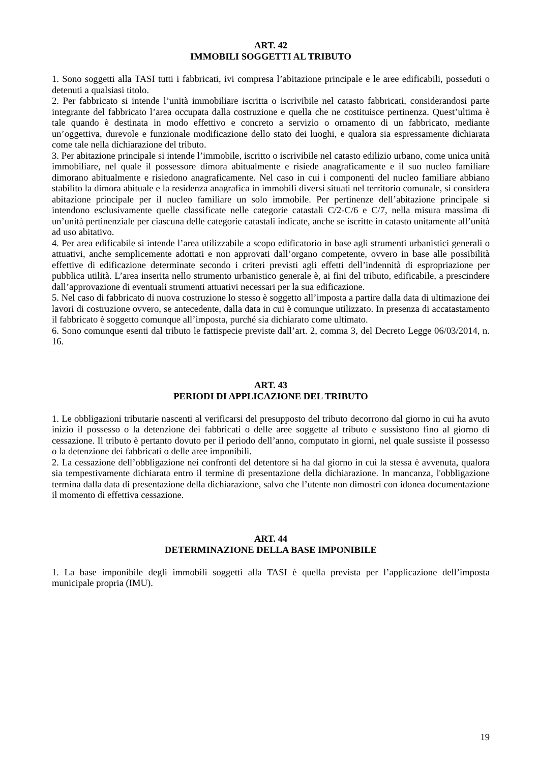ART. 42
IMMOBILI SOGGETTI AL TRIBUTO
1. Sono soggetti alla TASI tutti i fabbricati, ivi compresa l’abitazione principale e le aree edificabili, posseduti o detenuti a qualsiasi titolo.
2. Per fabbricato si intende l’unità immobiliare iscritta o iscrivibile nel catasto fabbricati, considerandosi parte integrante del fabbricato l’area occupata dalla costruzione e quella che ne costituisce pertinenza. Quest’ultima è tale quando è destinata in modo effettivo e concreto a servizio o ornamento di un fabbricato, mediante un’oggettiva, durevole e funzionale modificazione dello stato dei luoghi, e qualora sia espressamente dichiarata come tale nella dichiarazione del tributo.
3. Per abitazione principale si intende l’immobile, iscritto o iscrivibile nel catasto edilizio urbano, come unica unità immobiliare, nel quale il possessore dimora abitualmente e risiede anagraficamente e il suo nucleo familiare dimorano abitualmente e risiedono anagraficamente. Nel caso in cui i componenti del nucleo familiare abbiano stabilito la dimora abituale e la residenza anagrafica in immobili diversi situati nel territorio comunale, si considera abitazione principale per il nucleo familiare un solo immobile. Per pertinenze dell’abitazione principale si intendono esclusivamente quelle classificate nelle categorie catastali C/2-C/6 e C/7, nella misura massima di un’unità pertinenziale per ciascuna delle categorie catastali indicate, anche se iscritte in catasto unitamente all’unità ad uso abitativo.
4. Per area edificabile si intende l’area utilizzabile a scopo edificatorio in base agli strumenti urbanistici generali o attuativi, anche semplicemente adottati e non approvati dall’organo competente, ovvero in base alle possibilità effettive di edificazione determinate secondo i criteri previsti agli effetti dell’indennità di espropriazione per pubblica utilità. L’area inserita nello strumento urbanistico generale è, ai fini del tributo, edificabile, a prescindere dall’approvazione di eventuali strumenti attuativi necessari per la sua edificazione.
5. Nel caso di fabbricato di nuova costruzione lo stesso è soggetto all’imposta a partire dalla data di ultimazione dei lavori di costruzione ovvero, se antecedente, dalla data in cui è comunque utilizzato. In presenza di accatastamento il fabbricato è soggetto comunque all’imposta, purché sia dichiarato come ultimato.
6. Sono comunque esenti dal tributo le fattispecie previste dall’art. 2, comma 3, del Decreto Legge 06/03/2014, n. 16.
ART. 43
PERIODI DI APPLICAZIONE DEL TRIBUTO
1. Le obbligazioni tributarie nascenti al verificarsi del presupposto del tributo decorrono dal giorno in cui ha avuto inizio il possesso o la detenzione dei fabbricati o delle aree soggette al tributo e sussistono fino al giorno di cessazione. Il tributo è pertanto dovuto per il periodo dell’anno, computato in giorni, nel quale sussiste il possesso o la detenzione dei fabbricati o delle aree imponibili.
2. La cessazione dell’obbligazione nei confronti del detentore si ha dal giorno in cui la stessa è avvenuta, qualora sia tempestivamente dichiarata entro il termine di presentazione della dichiarazione. In mancanza, l'obbligazione termina dalla data di presentazione della dichiarazione, salvo che l’utente non dimostri con idonea documentazione il momento di effettiva cessazione.
ART. 44
DETERMINAZIONE DELLA BASE IMPONIBILE
1. La base imponibile degli immobili soggetti alla TASI è quella prevista per l’applicazione dell’imposta municipale propria (IMU).
19